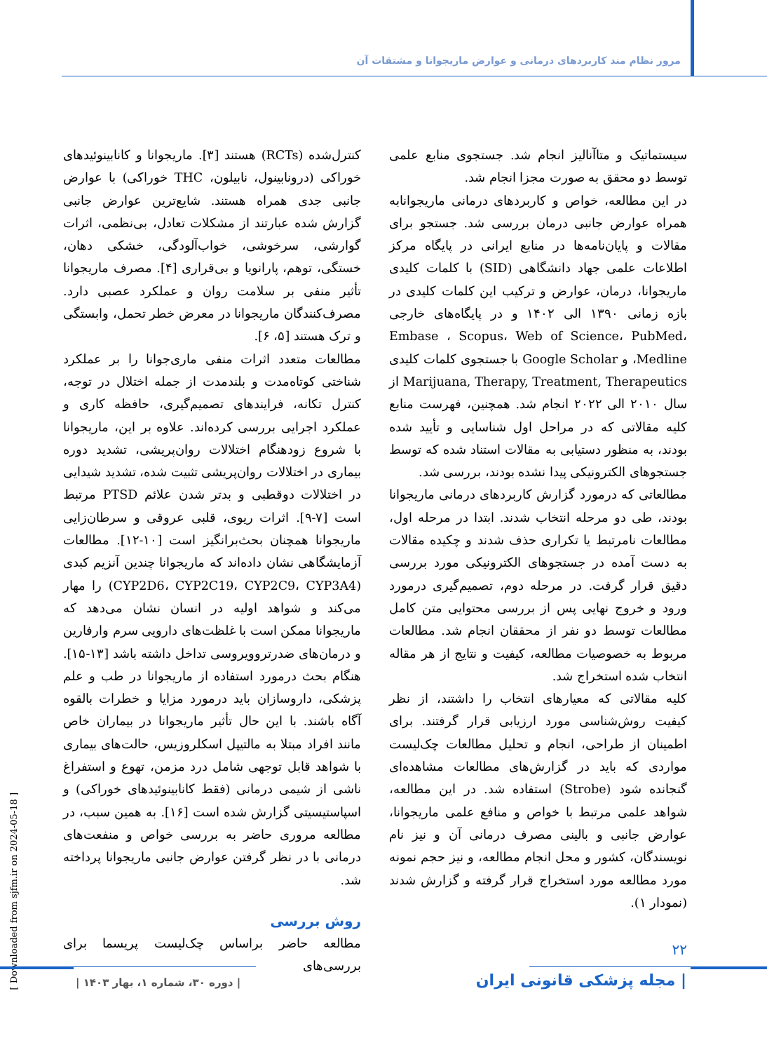مرور نظام مند کاربردهای درمانی و عوارض ماریجوانا و مشتقات آن
کنترل‌شده (RCTs) هستند [۳]. ماریجوانا و کانابینوئیدهای خوراکی (درونابینول، نابیلون، THC خوراکی) با عوارض جانبی جدی همراه هستند. شایع‌ترین عوارض جانبی گزارش شده عبارتند از مشکلات تعادل، بی‌نظمی، اثرات گوارشی، سرخوشی، خواب‌آلودگی، خشکی دهان، خستگی، توهم، پارانویا و بی‌قراری [۴]. مصرف ماریجوانا تأثیر منفی بر سلامت روان و عملکرد عصبی دارد. مصرف‌کنندگان ماریجوانا در معرض خطر تحمل، وابستگی و ترک هستند [۵، ۶].
مطالعات متعدد اثرات منفی ماری‌جوانا را بر عملکرد شناختی کوتاه‌مدت و بلندمدت از جمله اختلال در توجه، کنترل تکانه، فرایندهای تصمیم‌گیری، حافظه کاری و عملکرد اجرایی بررسی کرده‌اند. علاوه بر این، ماریجوانا با شروع زودهنگام اختلالات روان‌پریشی، تشدید دوره بیماری در اختلالات روان‌پریشی تثبیت شده، تشدید شیدایی در اختلالات دوقطبی و بدتر شدن علائم PTSD مرتبط است [۷-۹]. اثرات ریوی، قلبی عروقی و سرطان‌زایی ماریجوانا همچنان بحث‌برانگیز است [۱۰-۱۲]. مطالعات آزمایشگاهی نشان داده‌اند که ماریجوانا چندین آنزیم کبدی (CYP2D6، CYP2C19، CYP2C9، CYP3A4) را مهار می‌کند و شواهد اولیه در انسان نشان می‌دهد که ماریجوانا ممکن است با غلظت‌های دارویی سرم وارفارین و درمان‌های ضدرتروویروسی تداخل داشته باشد [۱۳-۱۵]. هنگام بحث درمورد استفاده از ماریجوانا در طب و علم پزشکی، داروسازان باید درمورد مزایا و خطرات بالقوه آگاه باشند. با این حال تأثیر ماریجوانا در بیماران خاص مانند افراد مبتلا به مالتیپل اسکلروزیس، حالت‌های بیماری با شواهد قابل توجهی شامل درد مزمن، تهوع و استفراغ ناشی از شیمی درمانی (فقط کانابینوئیدهای خوراکی) و اسپاستیسیتی گزارش شده است [۱۶]. به همین سبب، در مطالعه مروری حاضر به بررسی خواص و منفعت‌های درمانی با در نظر گرفتن عوارض جانبی ماریجوانا پرداخته شد.
روش بررسی
مطالعه حاضر براساس چک‌لیست پریسما برای بررسی‌های
سیستماتیک و متاآنالیز انجام شد. جستجوی منابع علمی توسط دو محقق به صورت مجزا انجام شد.
در این مطالعه، خواص و کاربردهای درمانی ماریجوانابه همراه عوارض جانبی درمان بررسی شد. جستجو برای مقالات و پایان‌نامه‌ها در منابع ایرانی در پایگاه مرکز اطلاعات علمی جهاد دانشگاهی (SID) با کلمات کلیدی ماریجوانا، درمان، عوارض و ترکیب این کلمات کلیدی در بازه زمانی ۱۳۹۰ الی ۱۴۰۲ و در پایگاه‌های خارجی Embase ، Scopus، Web of Science، PubMed، Medline، و Google Scholar با جستجوی کلمات کلیدی Marijuana, Therapy, Treatment, Therapeutics از سال ۲۰۱۰ الی ۲۰۲۲ انجام شد. همچنین، فهرست منابع کلیه مقالاتی که در مراحل اول شناسایی و تأیید شده بودند، به منظور دستیابی به مقالات استناد شده که توسط جستجوهای الکترونیکی پیدا نشده بودند، بررسی شد.
مطالعاتی که درمورد گزارش کاربردهای درمانی ماریجوانا بودند، طی دو مرحله انتخاب شدند. ابتدا در مرحله اول، مطالعات نامرتبط یا تکراری حذف شدند و چکیده مقالات به دست آمده در جستجوهای الکترونیکی مورد بررسی دقیق قرار گرفت. در مرحله دوم، تصمیم‌گیری درمورد ورود و خروج نهایی پس از بررسی محتوایی متن کامل مطالعات توسط دو نفر از محققان انجام شد. مطالعات مربوط به خصوصیات مطالعه، کیفیت و نتایج از هر مقاله انتخاب شده استخراج شد.
کلیه مقالاتی که معیارهای انتخاب را داشتند، از نظر کیفیت روش‌شناسی مورد ارزیابی قرار گرفتند. برای اطمینان از طراحی، انجام و تحلیل مطالعات چک‌لیست مواردی که باید در گزارش‌های مطالعات مشاهده‌ای گنجانده شود (Strobe) استفاده شد. در این مطالعه، شواهد علمی مرتبط با خواص و منافع علمی ماریجوانا، عوارض جانبی و بالینی مصرف درمانی آن و نیز نام نویسندگان، کشور و محل انجام مطالعه، و نیز حجم نمونه مورد مطالعه مورد استخراج قرار گرفته و گزارش شدند (نمودار ۱).
[ Downloaded from sjfm.ir on 2024-05-18 ]
۲۲
| دوره ۳۰، شماره ۱، بهار ۱۴۰۳ |
| مجله پزشکی قانونی ایران